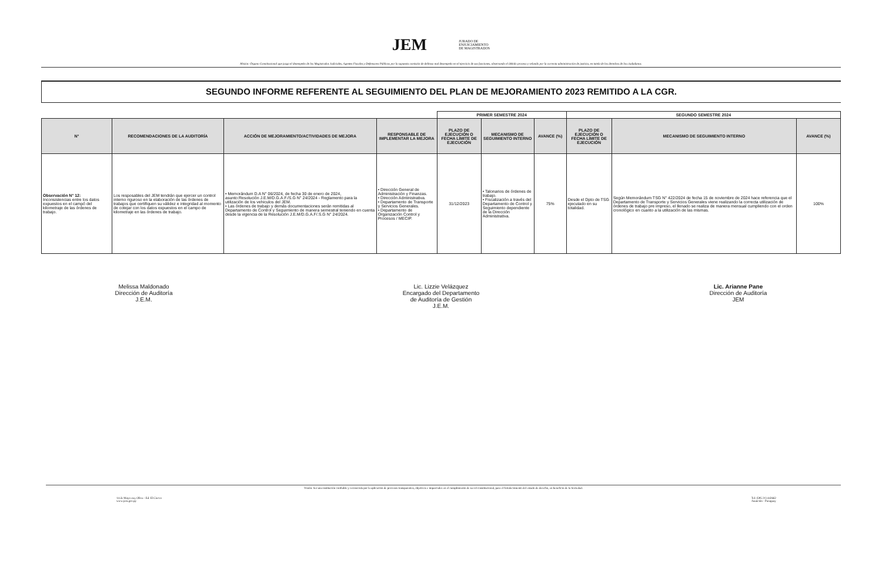JEM JURADO DE
ENJUICIAMIENTO
DE MAGISTRADOS
Misión: Órgano Constitucional que juzga el desempeño de los Magistrados Judiciales, Agentes Fiscales y Defensores Públicos por la supuesta comisión de delitoso mal desempeño en el ejercicio de sus funciones, observando el debido proceso y velando por la correcta administración de justicia, en tutela de los derechos de los ciudadanos.
SEGUNDO INFORME REFERENTE AL SEGUIMIENTO DEL PLAN DE MEJORAMIENTO 2023 REMITIDO A LA CGR.
| | | | | PRIMER SEMESTRE 2024 | | | SEGUNDO SEMESTRE 2024 | | |
| --- | --- | --- | --- | --- | --- | --- | --- | --- | --- |
| N° | RECOMENDACIONES DE LA AUDITORÍA | ACCIÓN DE MEJORAMIENTO/ACTIVIDADES DE MEJORA | RESPONSABLE DE IMPLEMENTAR LA MEJORA | PLAZO DE EJECUCIÓN O FECHA LÍMITE DE EJECUCIÓN | MECANISMO DE SEGUIMIENTO INTERNO | AVANCE (%) | PLAZO DE EJECUCIÓN O FECHA LÍMITE DE EJECUCIÓN | MECANISMO DE SEGUIMIENTO INTERNO | AVANCE (%) |
| Observación N° 12: Inconsistencias entre los datos expuestos en el campó del kilometraje de las órdenes de trabajo. | Los resposables del JEM tendrán que ejercer un control interno riguroso en la elaboración de las órdenes de trabajos que certifiquen su válidez e integridad al momento de cotejar con los datos expuestos en el campo de kilometraje en las órdenes de trabajo. | • Memorándum D.A N° 06/2024, de fecha 30 de enero de 2024, asunto:Resolución J.E.M/D.G.A.F./S.G N° 24/2024 - Reglamento para la utilización de los vehiculos del JEM. • Las órdenes de trabajo y demás documentaciones serán remitidas al Departamento de Control y Seguimiento de manera semestral teniendo en cuenta desde la vigencia de la Resolución J.E.M/D.G.A.F/.S.G N° 24/2024. | • Dirección General de Administración y Finanzas. • Dirección Administrativa. • Departamento de Transporte y Servicios Generales. • Departamento de Organización Control y Procesos / MECIP. | 31/12/2023 | • Talonarios de órdenes de trabajo. • Fiscalización a través del Departamento de Control y Seguimiento dependiente de la Dirección Administrativa. | 75% | Desde el Dpto de TSG ejecutado en su totalidad. | Según Memorándum TSG N° 422/2024 de fecha 15 de noviembre de 2024 hace referencia que el Departamento de Transporte y Servicios Generales viene realizando la correcta utilización de órdenes de trabajo pre impreso, el llenado se realiza de manera mensual cumpliendo con el orden cronológico en cuanto a la utilización de las mismas. | 100% |
Melissa Maldonado
Dirección de Auditoría
J.E.M.
Lic. Lizzie Velázquez
Encargado del Departamento
de Auditoría de Gestión
J.E.M.
Lic. Arianne Pane
Dirección de Auditoría
JEM
Visión: Ser una institución confiable y reconocida por la aplicación de procesos transparentes, objetivos e imparciales en el cumplimiento de su rol constitucional, para el fortalecimiento del estado de derecho, en beneficio de la Sociedad.
14 de Mayo esq. Oliva - Ed. El Ciervo
www.jem.gov.py
Tel: (595 21) 442662
Asunción - Paraguay